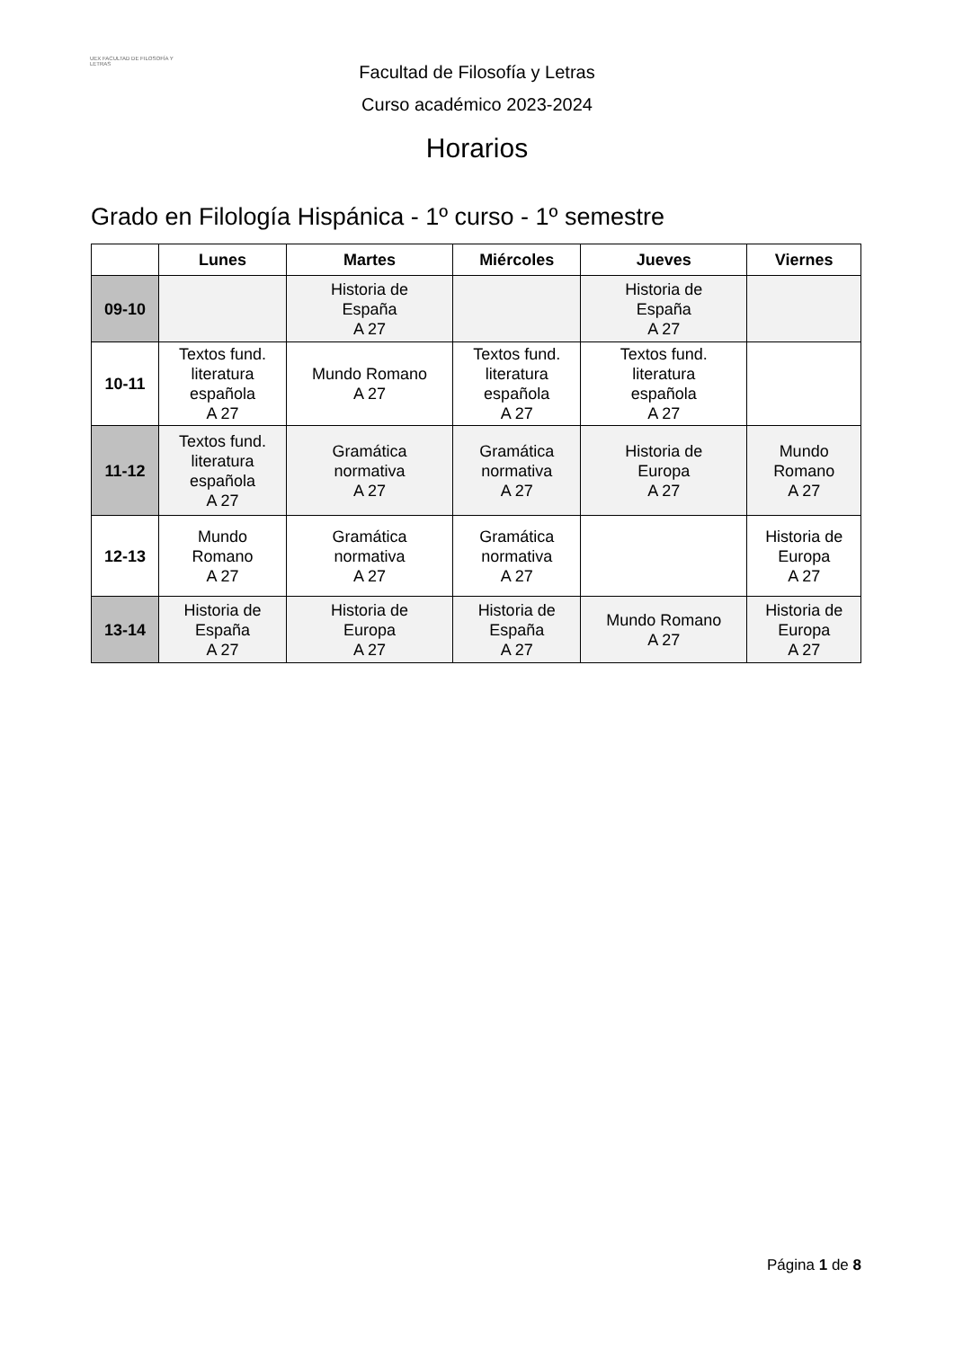UEX FACULTAD DE FILOSOFÍA Y LETRAS
Facultad de Filosofía y Letras
Curso académico 2023-2024
Horarios
Grado en Filología Hispánica - 1º curso - 1º semestre
| | Lunes | Martes | Miércoles | Jueves | Viernes |
| --- | --- | --- | --- | --- | --- |
| 09-10 | | Historia de España A 27 | | Historia de España A 27 | |
| 10-11 | Textos fund. literatura española A 27 | Mundo Romano A 27 | Textos fund. literatura española A 27 | Textos fund. literatura española A 27 | |
| 11-12 | Textos fund. literatura española A 27 | Gramática normativa A 27 | Gramática normativa A 27 | Historia de Europa A 27 | Mundo Romano A 27 |
| 12-13 | Mundo Romano A 27 | Gramática normativa A 27 | Gramática normativa A 27 | | Historia de Europa A 27 |
| 13-14 | Historia de España A 27 | Historia de Europa A 27 | Historia de España A 27 | Mundo Romano A 27 | Historia de Europa A 27 |
Página 1 de 8